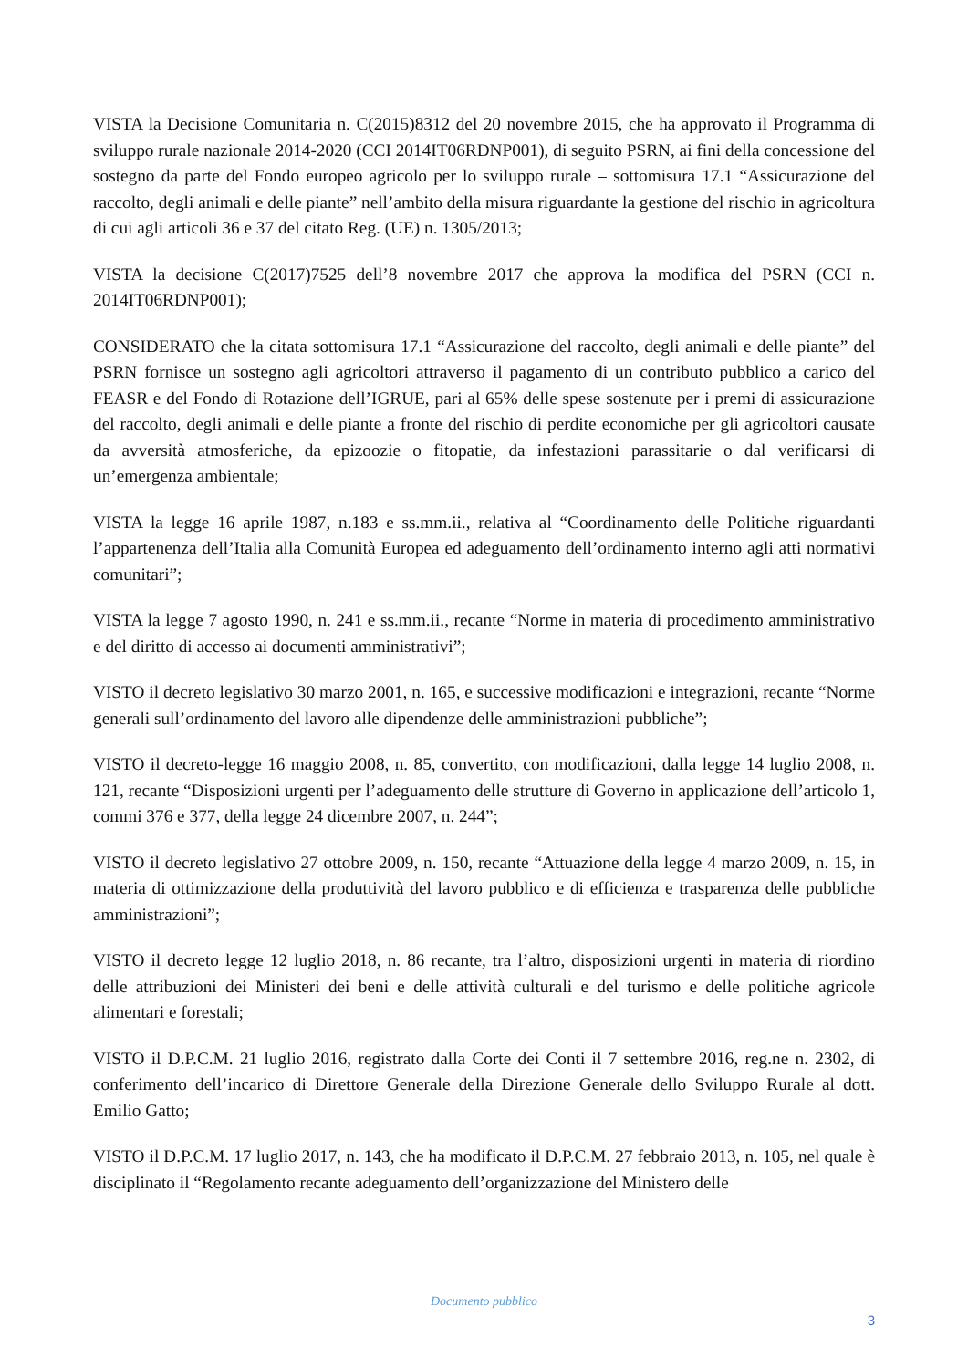VISTA la Decisione Comunitaria n. C(2015)8312 del 20 novembre 2015, che ha approvato il Programma di sviluppo rurale nazionale 2014-2020 (CCI 2014IT06RDNP001), di seguito PSRN, ai fini della concessione del sostegno da parte del Fondo europeo agricolo per lo sviluppo rurale – sottomisura 17.1 “Assicurazione del raccolto, degli animali e delle piante” nell’ambito della misura riguardante la gestione del rischio in agricoltura di cui agli articoli 36 e 37 del citato Reg. (UE) n. 1305/2013;
VISTA la decisione C(2017)7525 dell’8 novembre 2017 che approva la modifica del PSRN (CCI n. 2014IT06RDNP001);
CONSIDERATO che la citata sottomisura 17.1 “Assicurazione del raccolto, degli animali e delle piante” del PSRN fornisce un sostegno agli agricoltori attraverso il pagamento di un contributo pubblico a carico del FEASR e del Fondo di Rotazione dell’IGRUE, pari al 65% delle spese sostenute per i premi di assicurazione del raccolto, degli animali e delle piante a fronte del rischio di perdite economiche per gli agricoltori causate da avversità atmosferiche, da epizoozie o fitopatie, da infestazioni parassitarie o dal verificarsi di un’emergenza ambientale;
VISTA la legge 16 aprile 1987, n.183 e ss.mm.ii., relativa al “Coordinamento delle Politiche riguardanti l’appartenenza dell’Italia alla Comunità Europea ed adeguamento dell’ordinamento interno agli atti normativi comunitari”;
VISTA la legge 7 agosto 1990, n. 241 e ss.mm.ii., recante “Norme in materia di procedimento amministrativo e del diritto di accesso ai documenti amministrativi”;
VISTO il decreto legislativo 30 marzo 2001, n. 165, e successive modificazioni e integrazioni, recante “Norme generali sull’ordinamento del lavoro alle dipendenze delle amministrazioni pubbliche”;
VISTO il decreto-legge 16 maggio 2008, n. 85, convertito, con modificazioni, dalla legge 14 luglio 2008, n. 121, recante “Disposizioni urgenti per l’adeguamento delle strutture di Governo in applicazione dell’articolo 1, commi 376 e 377, della legge 24 dicembre 2007, n. 244”;
VISTO il decreto legislativo 27 ottobre 2009, n. 150, recante “Attuazione della legge 4 marzo 2009, n. 15, in materia di ottimizzazione della produttività del lavoro pubblico e di efficienza e trasparenza delle pubbliche amministrazioni”;
VISTO il decreto legge 12 luglio 2018, n. 86 recante, tra l’altro, disposizioni urgenti in materia di riordino delle attribuzioni dei Ministeri dei beni e delle attività culturali e del turismo e delle politiche agricole alimentari e forestali;
VISTO il D.P.C.M. 21 luglio 2016, registrato dalla Corte dei Conti il 7 settembre 2016, reg.ne n. 2302, di conferimento dell’incarico di Direttore Generale della Direzione Generale dello Sviluppo Rurale al dott. Emilio Gatto;
VISTO il D.P.C.M. 17 luglio 2017, n. 143, che ha modificato il D.P.C.M. 27 febbraio 2013, n. 105, nel quale è disciplinato il “Regolamento recante adeguamento dell’organizzazione del Ministero delle
Documento pubblico
3